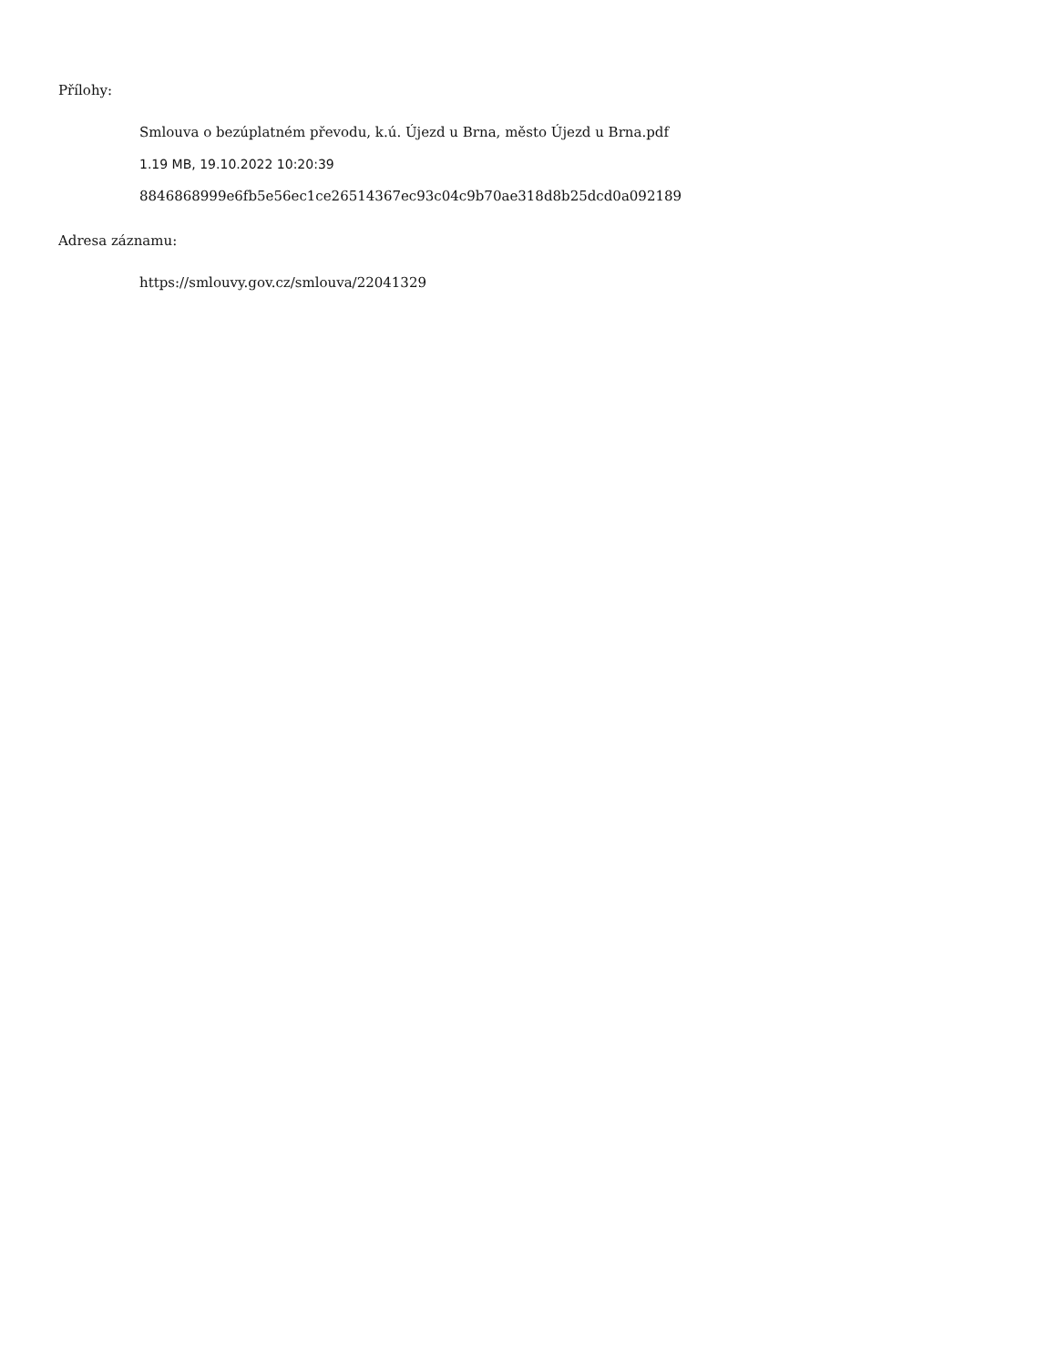Přílohy:
Smlouva o bezúplatném převodu, k.ú. Újezd u Brna, město Újezd u Brna.pdf
1.19 MB, 19.10.2022 10:20:39
8846868999e6fb5e56ec1ce26514367ec93c04c9b70ae318d8b25dcd0a092189
Adresa záznamu:
https://smlouvy.gov.cz/smlouva/22041329